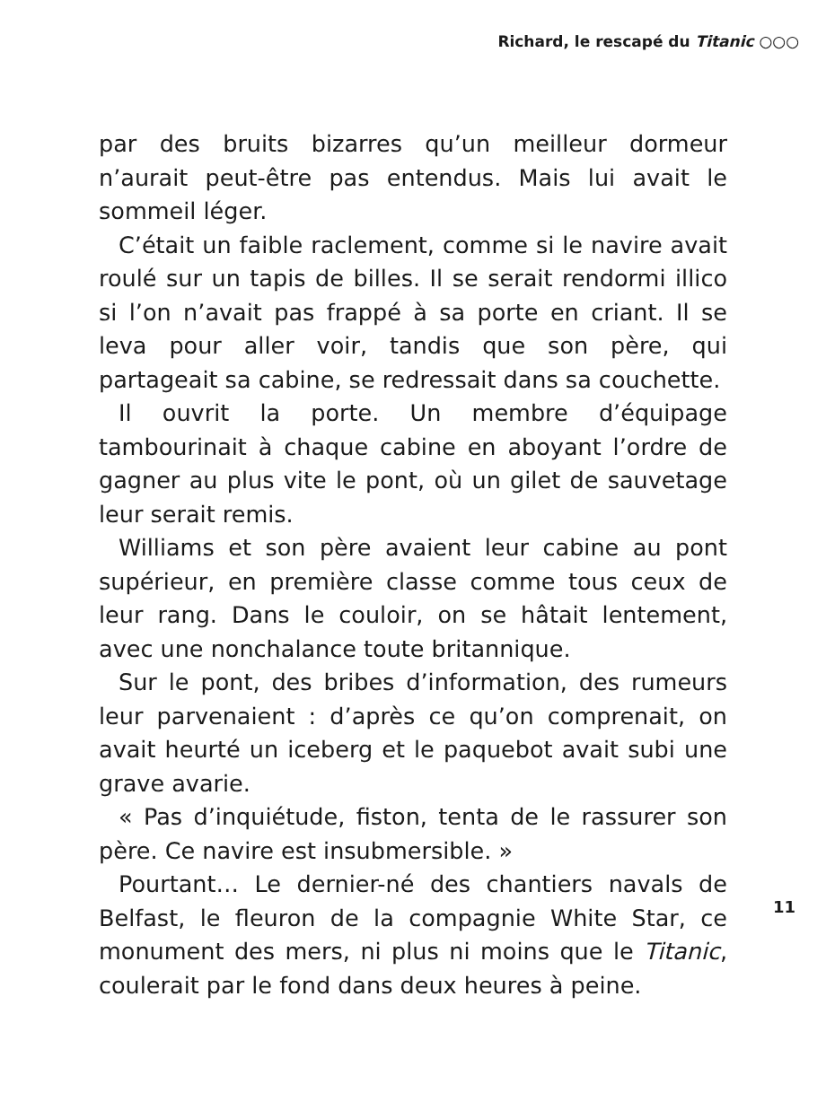Richard, le rescapé du Titanic ○○○
par des bruits bizarres qu’un meilleur dormeur n’aurait peut-être pas entendus. Mais lui avait le sommeil léger.
C’était un faible raclement, comme si le navire avait roulé sur un tapis de billes. Il se serait rendormi illico si l’on n’avait pas frappé à sa porte en criant. Il se leva pour aller voir, tandis que son père, qui partageait sa cabine, se redressait dans sa couchette.
Il ouvrit la porte. Un membre d’équipage tambourinait à chaque cabine en aboyant l’ordre de gagner au plus vite le pont, où un gilet de sauvetage leur serait remis.
Williams et son père avaient leur cabine au pont supérieur, en première classe comme tous ceux de leur rang. Dans le couloir, on se hâtait lentement, avec une nonchalance toute britannique.
Sur le pont, des bribes d’information, des rumeurs leur parvenaient : d’après ce qu’on comprenait, on avait heurté un iceberg et le paquebot avait subi une grave avarie.
« Pas d’inquiétude, fiston, tenta de le rassurer son père. Ce navire est insubmersible. »
Pourtant… Le dernier-né des chantiers navals de Belfast, le fleuron de la compagnie White Star, ce monument des mers, ni plus ni moins que le Titanic, coulerait par le fond dans deux heures à peine.
11